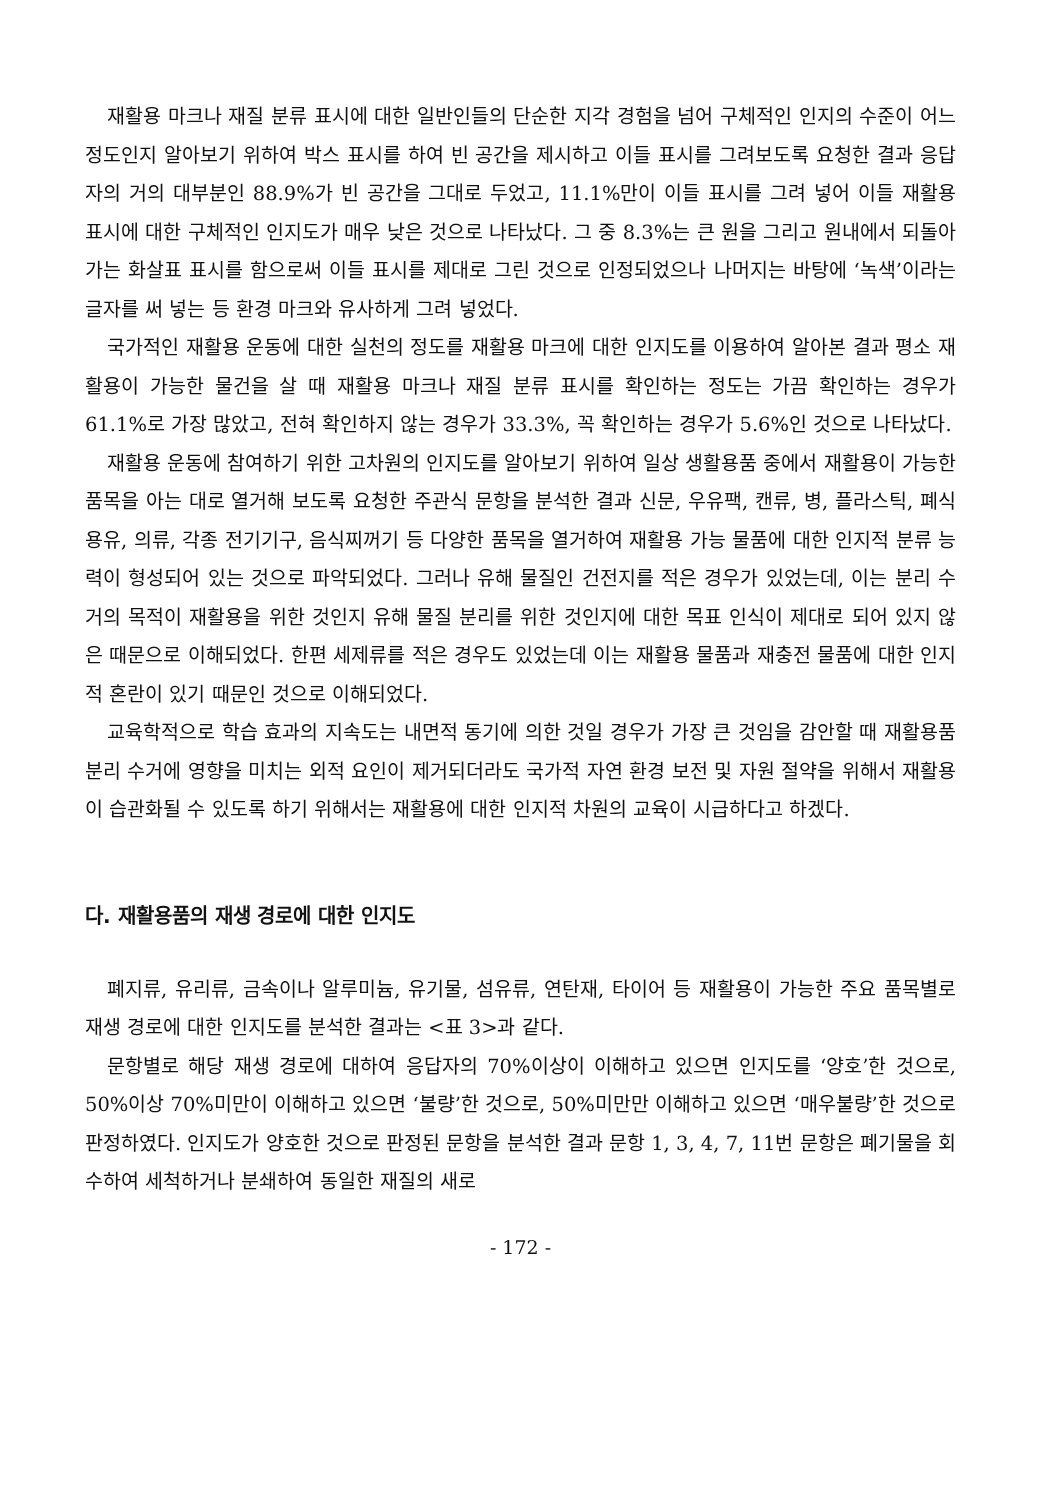재활용 마크나 재질 분류 표시에 대한 일반인들의 단순한 지각 경험을 넘어 구체적인 인지의 수준이 어느 정도인지 알아보기 위하여 박스 표시를 하여 빈 공간을 제시하고 이들 표시를 그려보도록 요청한 결과 응답자의 거의 대부분인 88.9%가 빈 공간을 그대로 두었고, 11.1%만이 이들 표시를 그려 넣어 이들 재활용 표시에 대한 구체적인 인지도가 매우 낮은 것으로 나타났다. 그 중 8.3%는 큰 원을 그리고 원내에서 되돌아가는 화살표 표시를 함으로써 이들 표시를 제대로 그린 것으로 인정되었으나 나머지는 바탕에 ‘녹색’이라는 글자를 써 넣는 등 환경 마크와 유사하게 그려 넣었다.
국가적인 재활용 운동에 대한 실천의 정도를 재활용 마크에 대한 인지도를 이용하여 알아본 결과 평소 재활용이 가능한 물건을 살 때 재활용 마크나 재질 분류 표시를 확인하는 정도는 가끔 확인하는 경우가 61.1%로 가장 많았고, 전혀 확인하지 않는 경우가 33.3%, 꼭 확인하는 경우가 5.6%인 것으로 나타났다.
재활용 운동에 참여하기 위한 고차원의 인지도를 알아보기 위하여 일상 생활용품 중에서 재활용이 가능한 품목을 아는 대로 열거해 보도록 요청한 주관식 문항을 분석한 결과 신문, 우유팩, 캔류, 병, 플라스틱, 폐식용유, 의류, 각종 전기기구, 음식찌꺼기 등 다양한 품목을 열거하여 재활용 가능 물품에 대한 인지적 분류 능력이 형성되어 있는 것으로 파악되었다. 그러나 유해 물질인 건전지를 적은 경우가 있었는데, 이는 분리 수거의 목적이 재활용을 위한 것인지 유해 물질 분리를 위한 것인지에 대한 목표 인식이 제대로 되어 있지 않은 때문으로 이해되었다. 한편 세제류를 적은 경우도 있었는데 이는 재활용 물품과 재충전 물품에 대한 인지적 혼란이 있기 때문인 것으로 이해되었다.
교육학적으로 학습 효과의 지속도는 내면적 동기에 의한 것일 경우가 가장 큰 것임을 감안할 때 재활용품 분리 수거에 영향을 미치는 외적 요인이 제거되더라도 국가적 자연 환경 보전 및 자원 절약을 위해서 재활용이 습관화될 수 있도록 하기 위해서는 재활용에 대한 인지적 차원의 교육이 시급하다고 하겠다.
다. 재활용품의 재생 경로에 대한 인지도
폐지류, 유리류, 금속이나 알루미늄, 유기물, 섬유류, 연탄재, 타이어 등 재활용이 가능한 주요 품목별로 재생 경로에 대한 인지도를 분석한 결과는 <표 3>과 같다.
문항별로 해당 재생 경로에 대하여 응답자의 70%이상이 이해하고 있으면 인지도를 ‘양호’한 것으로, 50%이상 70%미만이 이해하고 있으면 ‘불량’한 것으로, 50%미만만 이해하고 있으면 ‘매우불량’한 것으로 판정하였다. 인지도가 양호한 것으로 판정된 문항을 분석한 결과 문항 1, 3, 4, 7, 11번 문항은 폐기물을 회수하여 세척하거나 분쇄하여 동일한 재질의 새로
- 172 -